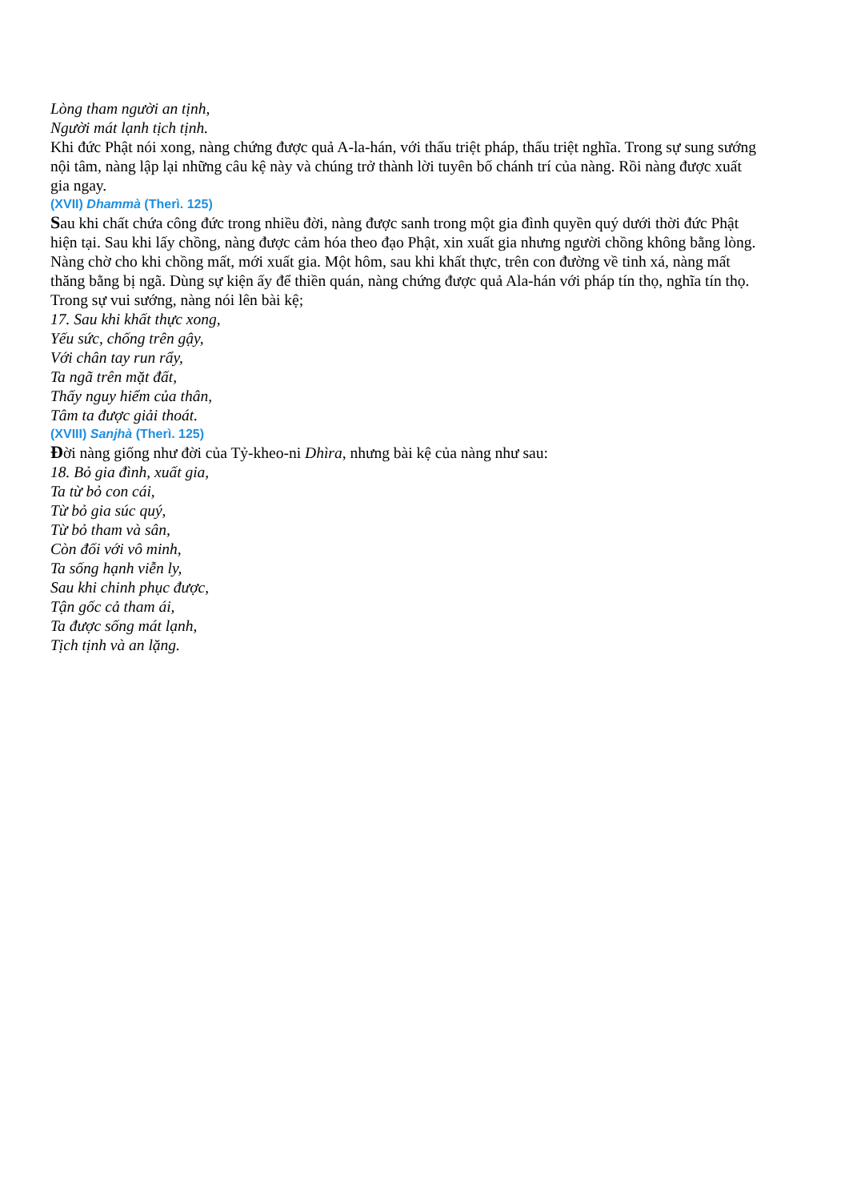Lòng tham người an tịnh,
Người mát lạnh tịch tịnh.
Khi đức Phật nói xong, nàng chứng được quả A-la-hán, với thấu triệt pháp, thấu triệt nghĩa. Trong sự sung sướng nội tâm, nàng lập lại những câu kệ này và chúng trở thành lời tuyên bố chánh trí của nàng. Rồi nàng được xuất gia ngay.
(XVII) Dhammà (Therì. 125)
Sau khi chất chứa công đức trong nhiều đời, nàng được sanh trong một gia đình quyền quý dưới thời đức Phật hiện tại. Sau khi lấy chồng, nàng được cảm hóa theo đạo Phật, xin xuất gia nhưng người chồng không bằng lòng. Nàng chờ cho khi chồng mất, mới xuất gia. Một hôm, sau khi khất thực, trên con đường về tinh xá, nàng mất thăng bằng bị ngã. Dùng sự kiện ấy để thiền quán, nàng chứng được quả Ala-hán với pháp tín thọ, nghĩa tín thọ. Trong sự vui sướng, nàng nói lên bài kệ;
17. Sau khi khất thực xong,
Yếu sức, chống trên gậy,
Với chân tay run rẩy,
Ta ngã trên mặt đất,
Thấy nguy hiểm của thân,
Tâm ta được giải thoát.
(XVIII) Sanjhà (Therì. 125)
Đời nàng giống như đời của Tỷ-kheo-ni Dhìra, nhưng bài kệ của nàng như sau:
18. Bỏ gia đình, xuất gia,
Ta từ bỏ con cái,
Từ bỏ gia súc quý,
Từ bỏ tham và sân,
Còn đối với vô minh,
Ta sống hạnh viễn ly,
Sau khi chinh phục được,
Tận gốc cả tham ái,
Ta được sống mát lạnh,
Tịch tịnh và an lặng.